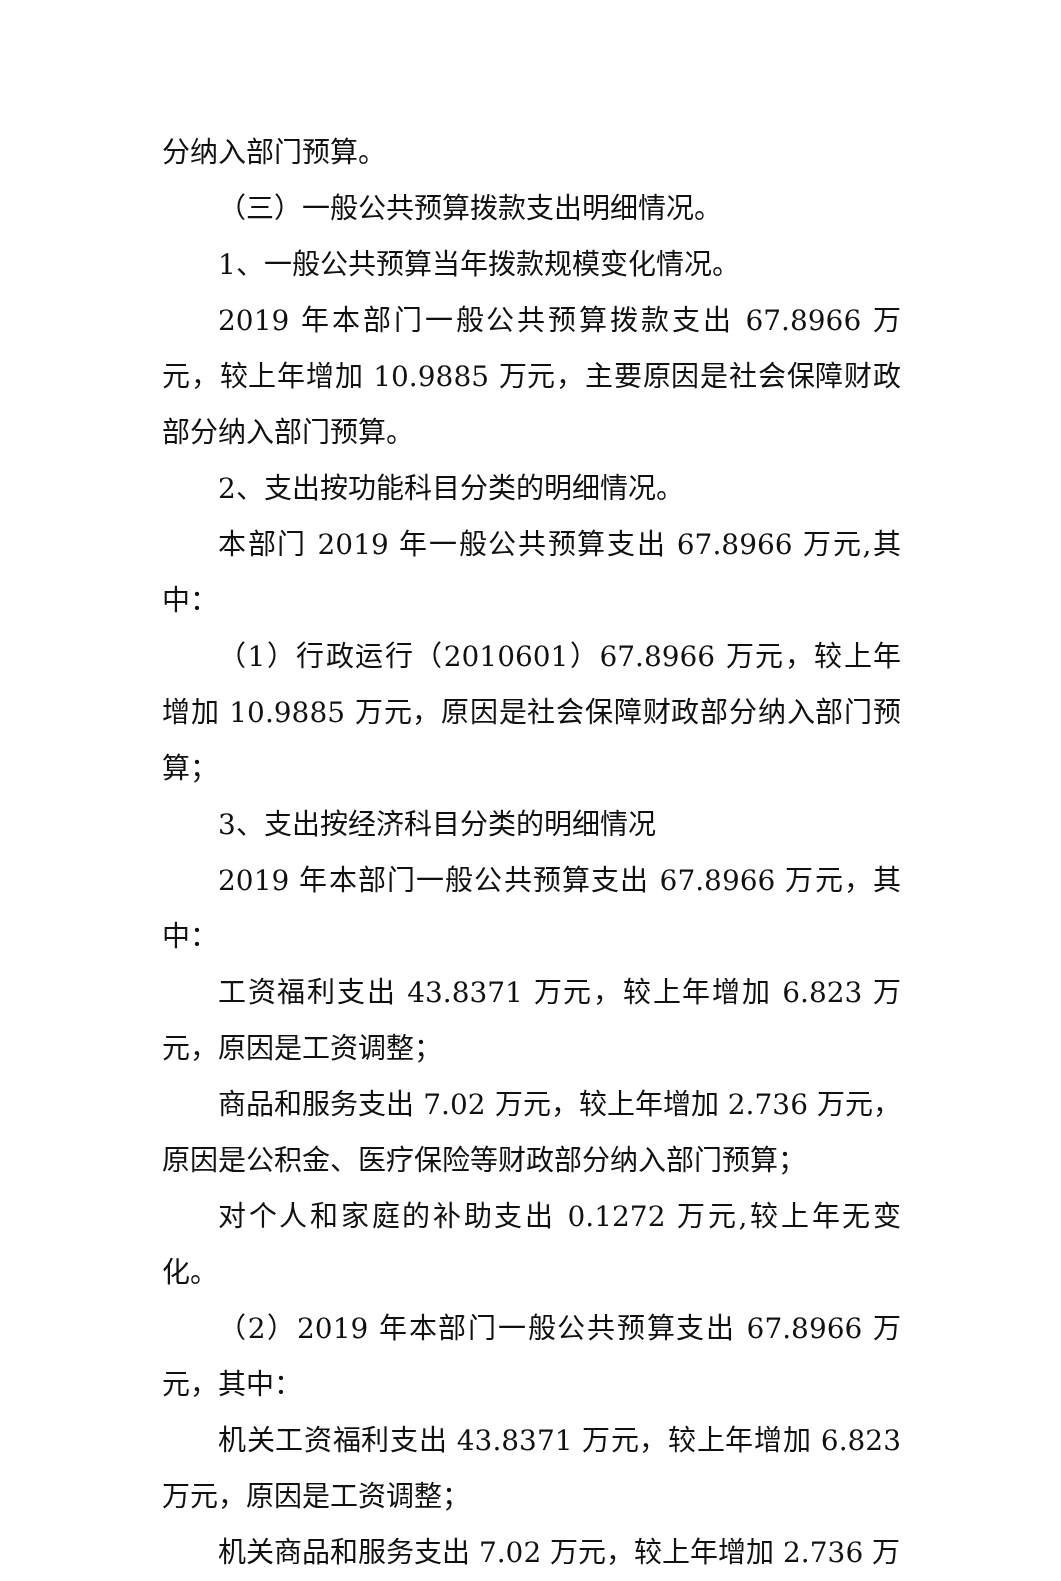分纳入部门预算。
（三）一般公共预算拨款支出明细情况。
1、一般公共预算当年拨款规模变化情况。
2019 年本部门一般公共预算拨款支出 67.8966 万元，较上年增加 10.9885 万元，主要原因是社会保障财政部分纳入部门预算。
2、支出按功能科目分类的明细情况。
本部门 2019 年一般公共预算支出 67.8966 万元,其中：
（1）行政运行（2010601）67.8966 万元，较上年增加 10.9885 万元，原因是社会保障财政部分纳入部门预算；
3、支出按经济科目分类的明细情况
2019 年本部门一般公共预算支出 67.8966 万元，其中：
工资福利支出 43.8371 万元，较上年增加 6.823 万元，原因是工资调整；
商品和服务支出 7.02 万元，较上年增加 2.736 万元，原因是公积金、医疗保险等财政部分纳入部门预算；
对个人和家庭的补助支出 0.1272 万元,较上年无变化。
（2）2019 年本部门一般公共预算支出 67.8966 万元，其中：
机关工资福利支出 43.8371 万元，较上年增加 6.823 万元，原因是工资调整；
机关商品和服务支出 7.02 万元，较上年增加 2.736 万